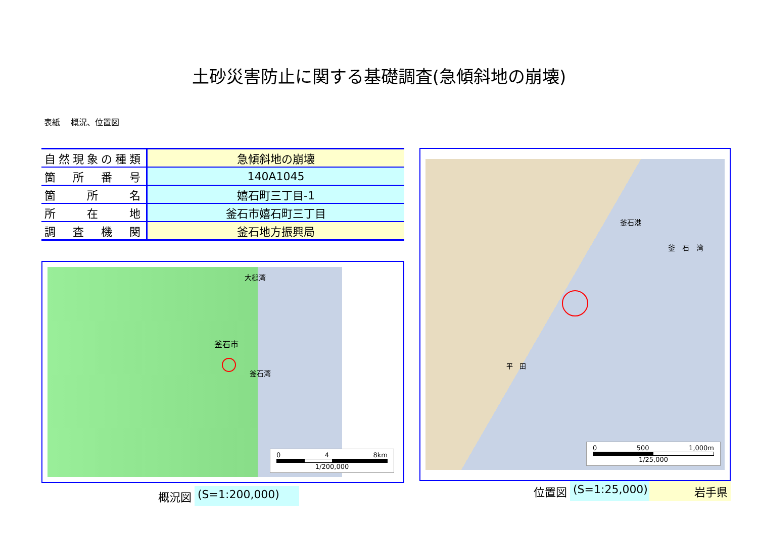土砂災害防止に関する基礎調査(急傾斜地の崩壊)
表紙　 概況、位置図
| 自然現象の種類 | 急傾斜地の崩壊 |
| 箇 所 番 号 | 140A1045 |
| 箇 所 名 | 嬉石町三丁目-1 |
| 所 在 地 | 釜石市嬉石町三丁目 |
| 調 査 機 関 | 釜石地方振興局 |
釜石市
釜石湾
大槌湾
0 4 8km
1/200,000
概況図 (S=1:200,000)
釜石港
釜　石　湾
平　田
0 500 1,000m
1/25,000
位置図 (S=1:25,000) 岩手県